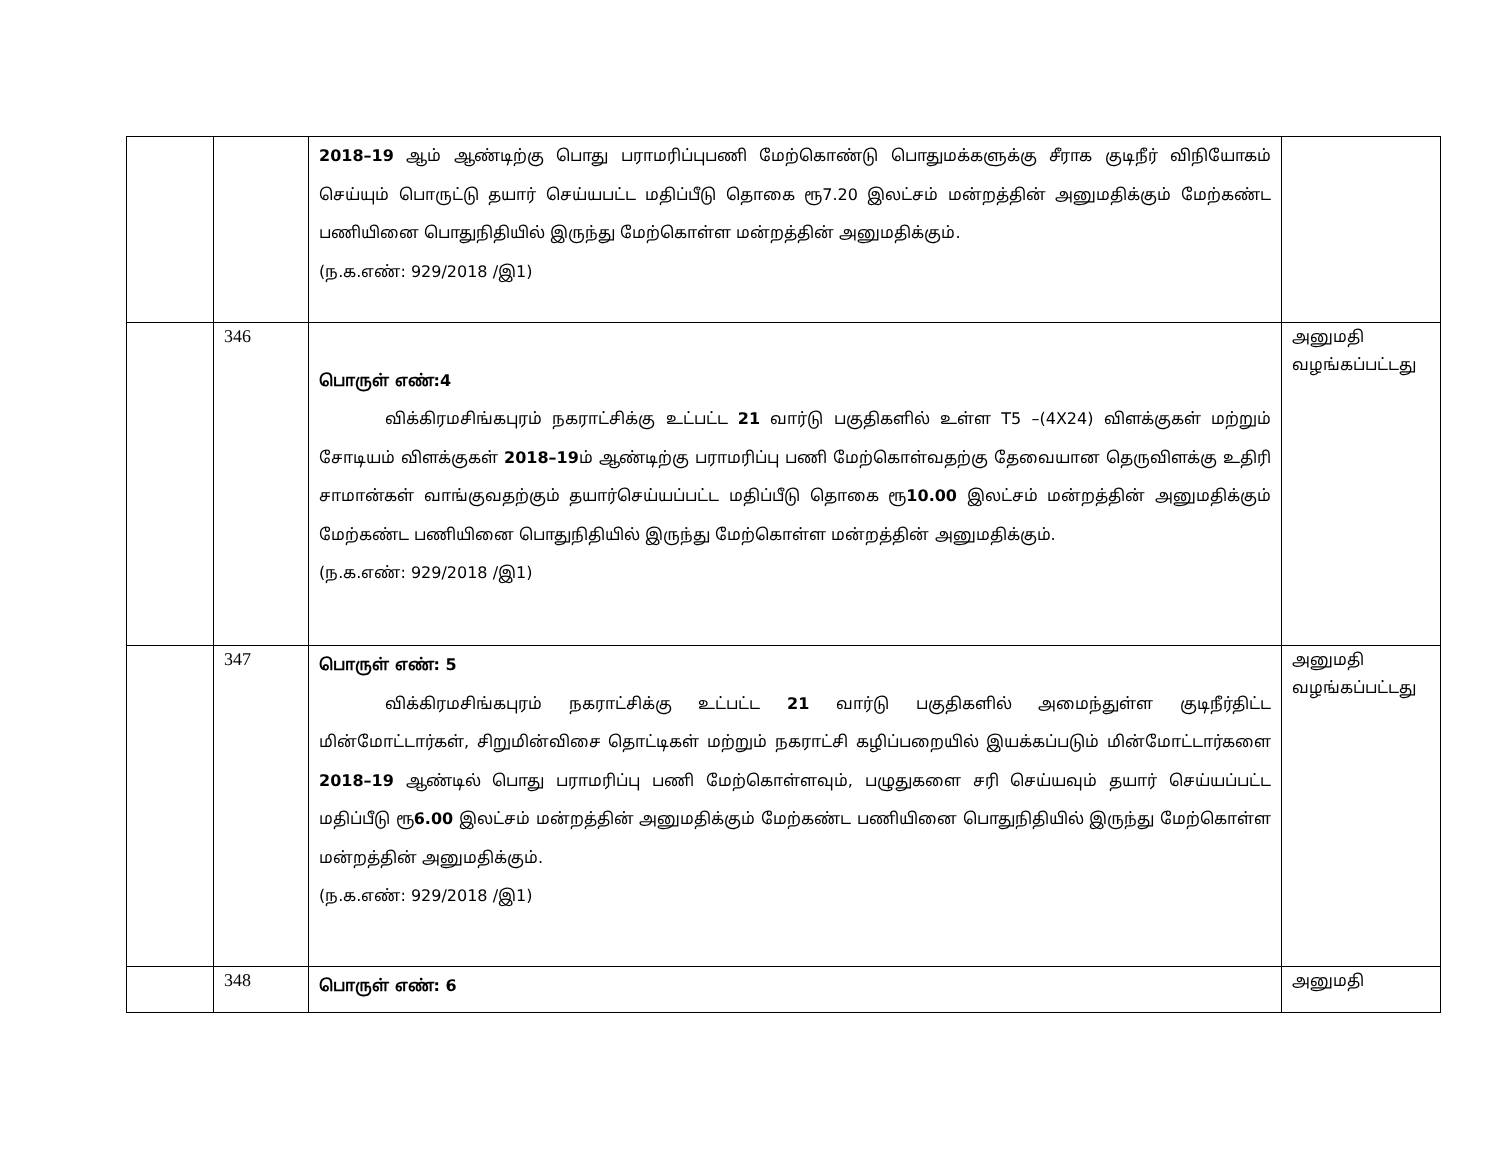| | | 2018–19 ஆம் ஆண்டிற்கு பொது பராமரிப்புபணி மேற்கொண்டு பொதுமக்களுக்கு சீராக குடிநீர் விநியோகம் செய்யும் பொருட்டு தயார் செய்யபட்ட மதிப்பீடு தொகை ரூ7.20 இலட்சம் மன்றத்தின் அனுமதிக்கும் மேற்கண்ட பணியினை பொதுநிதியில் இருந்து மேற்கொள்ள மன்றத்தின் அனுமதிக்கும். (ந.க.எண்: 929/2018 /இ1) | |
| | 346 | பொருள் எண்:4 விக்கிரமசிங்கபுரம் நகராட்சிக்கு உட்பட்ட 21 வார்டு பகுதிகளில் உள்ள T5 –(4X24) விளக்குகள் மற்றும் சோடியம் விளக்குகள் 2018–19 ம் ஆண்டிற்கு பராமரிப்பு பணி மேற்கொள்வதற்கு தேவையான தெருவிளக்கு உதிரி சாமான்கள் வாங்குவதற்கும் தயார்செய்யப்பட்ட மதிப்பீடு தொகை ரூ 10.00 இலட்சம் மன்றத்தின் அனுமதிக்கும் மேற்கண்ட பணியினை பொதுநிதியில் இருந்து மேற்கொள்ள மன்றத்தின் அனுமதிக்கும். (ந.க.எண்: 929/2018 /இ1) | அனுமதி வழங்கப்பட்டது |
| | 347 | பொருள் எண்: 5 விக்கிரமசிங்கபுரம் நகராட்சிக்கு உட்பட்ட 21 வார்டு பகுதிகளில் அமைந்துள்ள குடிநீர்திட்ட மின்மோட்டார்கள், சிறுமின்விசை தொட்டிகள் மற்றும் நகராட்சி கழிப்பறையில் இயக்கப்படும் மின்மோட்டார்களை 2018–19 ஆண்டில் பொது பராமரிப்பு பணி மேற்கொள்ளவும், பழுதுகளை சரி செய்யவும் தயார் செய்யப்பட்ட மதிப்பீடு ரூ 6.00 இலட்சம் மன்றத்தின் அனுமதிக்கும் மேற்கண்ட பணியினை பொதுநிதியில் இருந்து மேற்கொள்ள மன்றத்தின் அனுமதிக்கும். (ந.க.எண்: 929/2018 /இ1) | அனுமதி வழங்கப்பட்டது |
| | 348 | பொருள் எண்: 6 | அனுமதி |